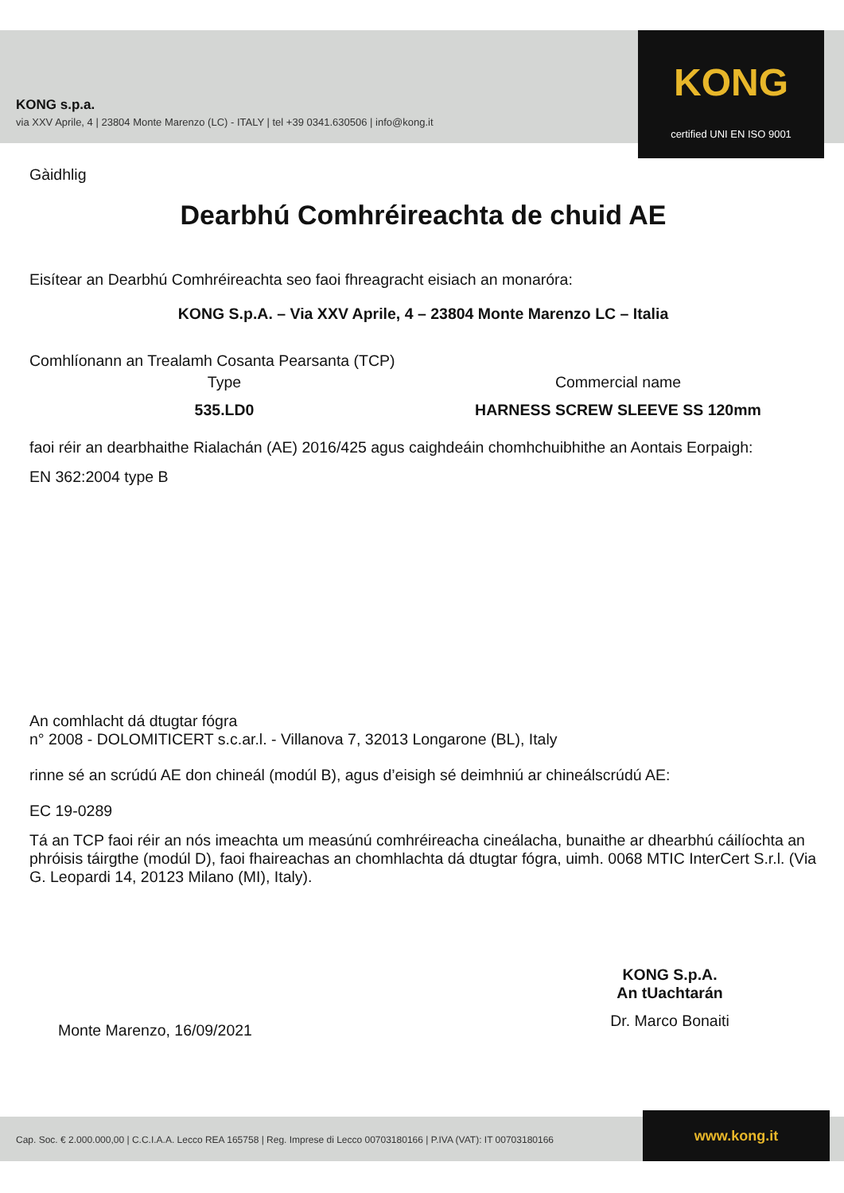KONG s.p.a.
via XXV Aprile, 4 | 23804 Monte Marenzo (LC) - ITALY | tel +39 0341.630506 | info@kong.it
KONG
certified UNI EN ISO 9001
Gàidhlig
Dearbhú Comhréireachta de chuid AE
Eisítear an Dearbhú Comhréireachta seo faoi fhreagracht eisiach an monaróra:
KONG S.p.A. – Via XXV Aprile, 4 – 23804 Monte Marenzo LC – Italia
Comhlíonann an Trealamh Cosanta Pearsanta (TCP)
Type Commercial name
535.LD0 HARNESS SCREW SLEEVE SS 120mm
faoi réir an dearbhaithe Rialachán (AE) 2016/425 agus caighdeáin chomhchuibhithe an Aontais Eorpaigh:
EN 362:2004 type B
An comhlacht dá dtugtar fógra
n° 2008 - DOLOMITICERT s.c.ar.l. - Villanova 7, 32013 Longarone (BL), Italy
rinne sé an scrúdú AE don chineál (modúl B), agus d’eisigh sé deimhniú ar chineálscrúdú AE:
EC 19-0289
Tá an TCP faoi réir an nós imeachta um measúnú comhréireacha cineálacha, bunaithe ar dhearbhú cáilíochta an phróisis táirgthe (modúl D), faoi fhaireachas an chomhlachta dá dtugtar fógra, uimh. 0068 MTIC InterCert S.r.l. (Via G. Leopardi 14, 20123 Milano (MI), Italy).
Monte Marenzo, 16/09/2021
KONG S.p.A.
An tUachtarán
Dr. Marco Bonaiti
Cap. Soc. € 2.000.000,00 | C.C.I.A.A. Lecco REA 165758 | Reg. Imprese di Lecco 00703180166 | P.IVA (VAT): IT 00703180166 www.kong.it